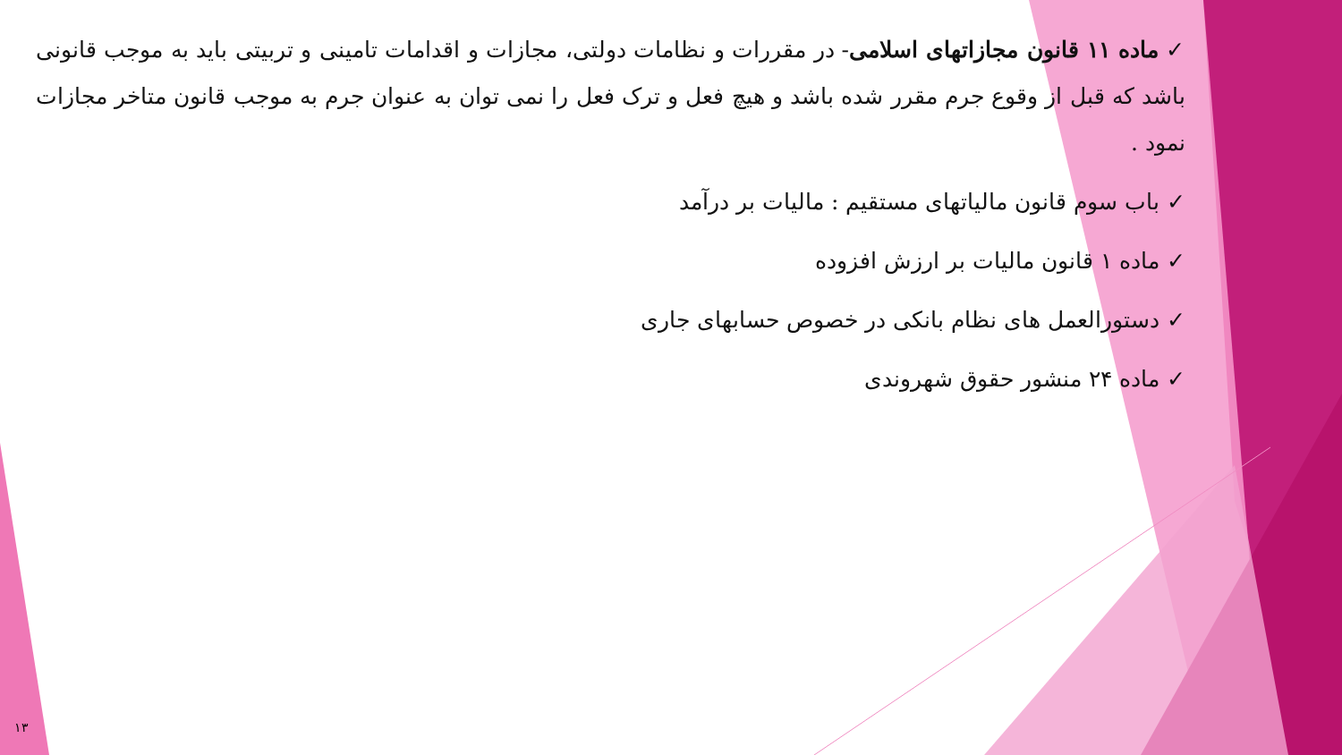✓ ماده ۱۱ قانون مجازاتهای اسلامی- در مقررات و نظامات دولتی، مجازات و اقدامات تامینی و تربیتی باید به موجب قانونی باشد که قبل از وقوع جرم مقرر شده باشد و هیچ فعل و ترک فعل را نمی توان به عنوان جرم به موجب قانون متاخر مجازات نمود .
✓ باب سوم قانون مالیاتهای مستقیم : مالیات بر درآمد
✓ ماده ۱ قانون مالیات بر ارزش افزوده
✓ دستورالعمل های نظام بانکی در خصوص حسابهای جاری
✓ ماده ۲۴ منشور حقوق شهروندی
۱۳